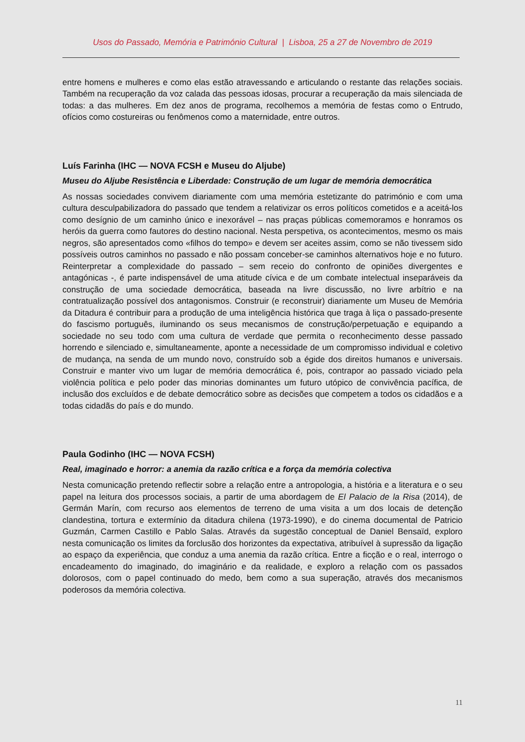Usos do Passado, Memória e Património Cultural | Lisboa, 25 a 27 de Novembro de 2019
entre homens e mulheres e como elas estão atravessando e articulando o restante das relações sociais. Também na recuperação da voz calada das pessoas idosas, procurar a recuperação da mais silenciada de todas: a das mulheres. Em dez anos de programa, recolhemos a memória de festas como o Entrudo, ofícios como costureiras ou fenômenos como a maternidade, entre outros.
Luís Farinha (IHC — NOVA FCSH e Museu do Aljube)
Museu do Aljube Resistência e Liberdade: Construção de um lugar de memória democrática
As nossas sociedades convivem diariamente com uma memória estetizante do património e com uma cultura desculpabilizadora do passado que tendem a relativizar os erros políticos cometidos e a aceitá-los como desígnio de um caminho único e inexorável – nas praças públicas comemoramos e honramos os heróis da guerra como fautores do destino nacional. Nesta perspetiva, os acontecimentos, mesmo os mais negros, são apresentados como «filhos do tempo» e devem ser aceites assim, como se não tivessem sido possíveis outros caminhos no passado e não possam conceber-se caminhos alternativos hoje e no futuro. Reinterpretar a complexidade do passado – sem receio do confronto de opiniões divergentes e antagónicas -, é parte indispensável de uma atitude cívica e de um combate intelectual inseparáveis da construção de uma sociedade democrática, baseada na livre discussão, no livre arbítrio e na contratualização possível dos antagonismos. Construir (e reconstruir) diariamente um Museu de Memória da Ditadura é contribuir para a produção de uma inteligência histórica que traga à liça o passado-presente do fascismo português, iluminando os seus mecanismos de construção/perpetuação e equipando a sociedade no seu todo com uma cultura de verdade que permita o reconhecimento desse passado horrendo e silenciado e, simultaneamente, aponte a necessidade de um compromisso individual e coletivo de mudança, na senda de um mundo novo, construído sob a égide dos direitos humanos e universais. Construir e manter vivo um lugar de memória democrática é, pois, contrapor ao passado viciado pela violência política e pelo poder das minorias dominantes um futuro utópico de convivência pacífica, de inclusão dos excluídos e de debate democrático sobre as decisões que competem a todos os cidadãos e a todas cidadãs do país e do mundo.
Paula Godinho (IHC — NOVA FCSH)
Real, imaginado e horror: a anemia da razão crítica e a força da memória colectiva
Nesta comunicação pretendo reflectir sobre a relação entre a antropologia, a história e a literatura e o seu papel na leitura dos processos sociais, a partir de uma abordagem de El Palacio de la Risa (2014), de Germán Marín, com recurso aos elementos de terreno de uma visita a um dos locais de detenção clandestina, tortura e extermínio da ditadura chilena (1973-1990), e do cinema documental de Patricio Guzmán, Carmen Castillo e Pablo Salas. Através da sugestão conceptual de Daniel Bensaïd, exploro nesta comunicação os limites da forclusão dos horizontes da expectativa, atribuível à supressão da ligação ao espaço da experiência, que conduz a uma anemia da razão crítica. Entre a ficção e o real, interrogo o encadeamento do imaginado, do imaginário e da realidade, e exploro a relação com os passados dolorosos, com o papel continuado do medo, bem como a sua superação, através dos mecanismos poderosos da memória colectiva.
11